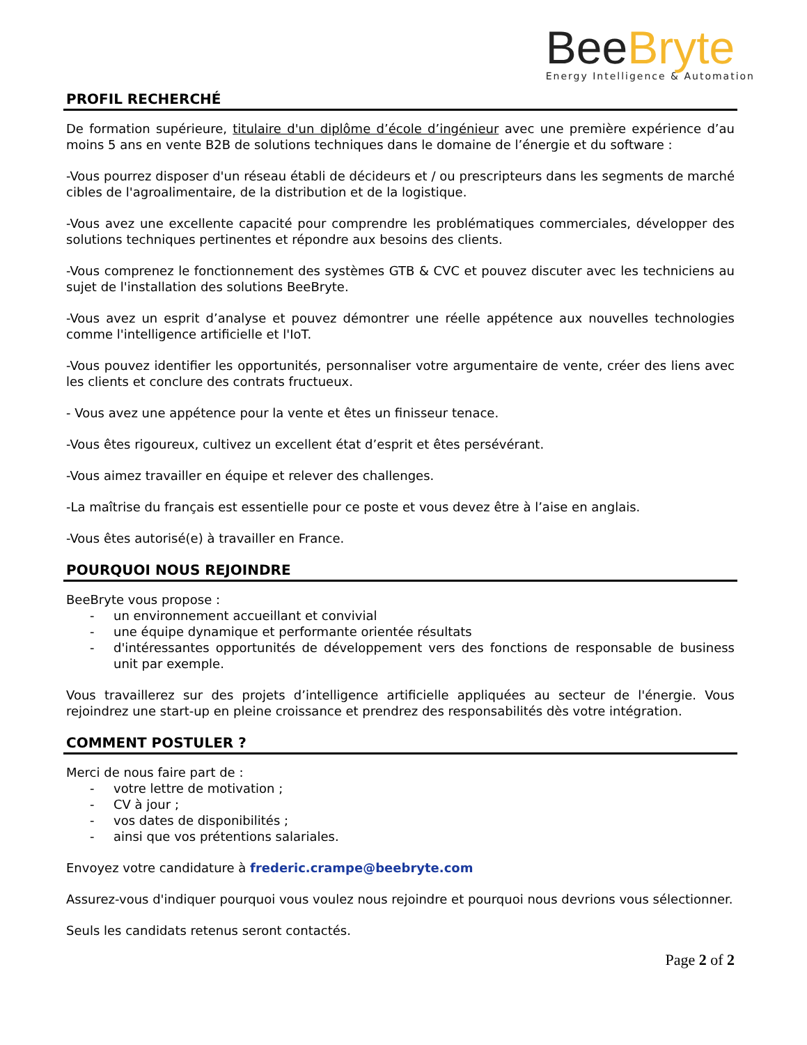Bee Bryte
Energy Intelligence & Automation
PROFIL RECHERCHÉ
De formation supérieure, titulaire d'un diplôme d’école d’ingénieur avec une première expérience d’au moins 5 ans en vente B2B de solutions techniques dans le domaine de l’énergie et du software :
-Vous pourrez disposer d'un réseau établi de décideurs et / ou prescripteurs dans les segments de marché cibles de l'agroalimentaire, de la distribution et de la logistique.
-Vous avez une excellente capacité pour comprendre les problématiques commerciales, développer des solutions techniques pertinentes et répondre aux besoins des clients.
-Vous comprenez le fonctionnement des systèmes GTB & CVC et pouvez discuter avec les techniciens au sujet de l'installation des solutions BeeBryte.
-Vous avez un esprit d’analyse et pouvez démontrer une réelle appétence aux nouvelles technologies comme l'intelligence artificielle et l'IoT.
-Vous pouvez identifier les opportunités, personnaliser votre argumentaire de vente, créer des liens avec les clients et conclure des contrats fructueux.
- Vous avez une appétence pour la vente et êtes un finisseur tenace.
-Vous êtes rigoureux, cultivez un excellent état d’esprit et êtes persévérant.
-Vous aimez travailler en équipe et relever des challenges.
-La maîtrise du français est essentielle pour ce poste et vous devez être à l’aise en anglais.
-Vous êtes autorisé(e) à travailler en France.
POURQUOI NOUS REJOINDRE
BeeBryte vous propose :
- un environnement accueillant et convivial
- une équipe dynamique et performante orientée résultats
- d'intéressantes opportunités de développement vers des fonctions de responsable de business unit par exemple.
Vous travaillerez sur des projets d’intelligence artificielle appliquées au secteur de l'énergie. Vous rejoindrez une start-up en pleine croissance et prendrez des responsabilités dès votre intégration.
COMMENT POSTULER ?
Merci de nous faire part de :
- votre lettre de motivation ;
- CV à jour ;
- vos dates de disponibilités ;
- ainsi que vos prétentions salariales.
Envoyez votre candidature à frederic.crampe@beebryte.com
Assurez-vous d'indiquer pourquoi vous voulez nous rejoindre et pourquoi nous devrions vous sélectionner.
Seuls les candidats retenus seront contactés.
Page 2 of 2